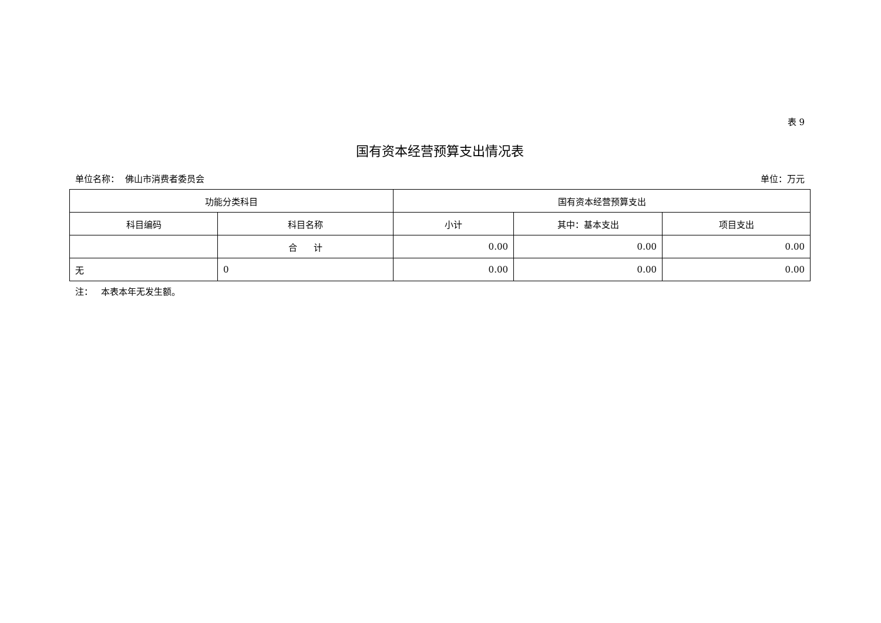表 9
国有资本经营预算支出情况表
单位名称： 佛山市消费者委员会 单位：万元
| 功能分类科目 | | 国有资本经营预算支出 | | |
| --- | --- | --- | --- | --- |
| 科目编码 | 科目名称 | 小计 | 其中：基本支出 | 项目支出 |
| | 合 计 | 0.00 | 0.00 | 0.00 |
| 无 | 0 | 0.00 | 0.00 | 0.00 |
注： 本表本年无发生额。